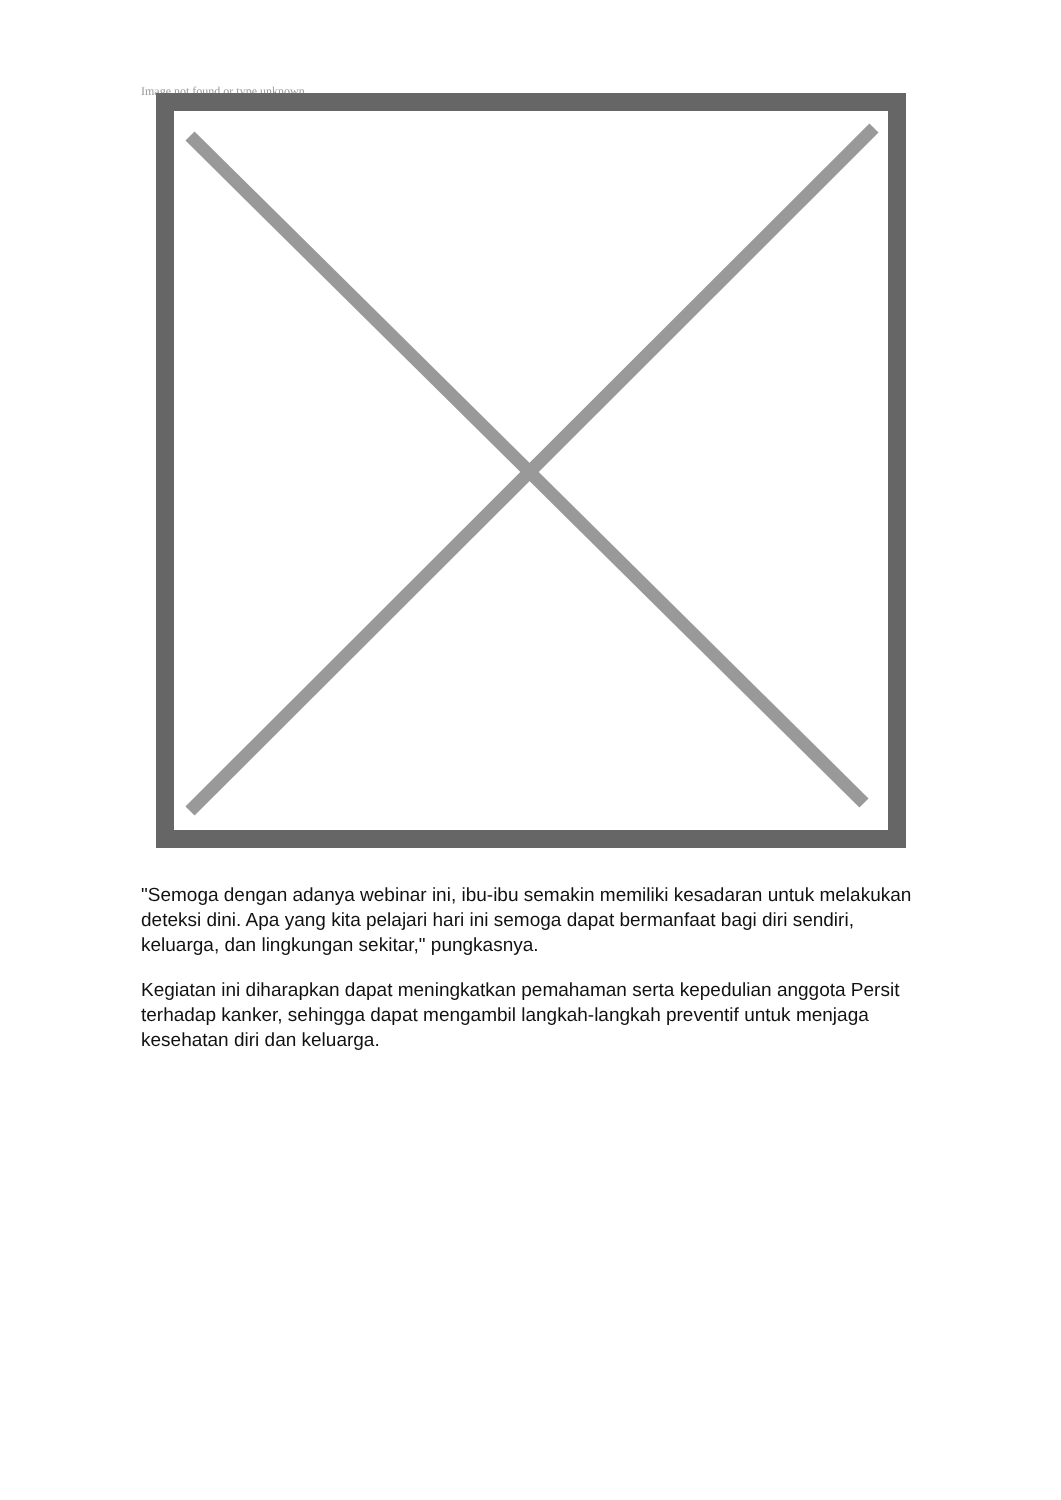Image not found or type unknown
"Semoga dengan adanya webinar ini, ibu-ibu semakin memiliki kesadaran untuk melakukan deteksi dini. Apa yang kita pelajari hari ini semoga dapat bermanfaat bagi diri sendiri, keluarga, dan lingkungan sekitar," pungkasnya.
Kegiatan ini diharapkan dapat meningkatkan pemahaman serta kepedulian anggota Persit terhadap kanker, sehingga dapat mengambil langkah-langkah preventif untuk menjaga kesehatan diri dan keluarga.